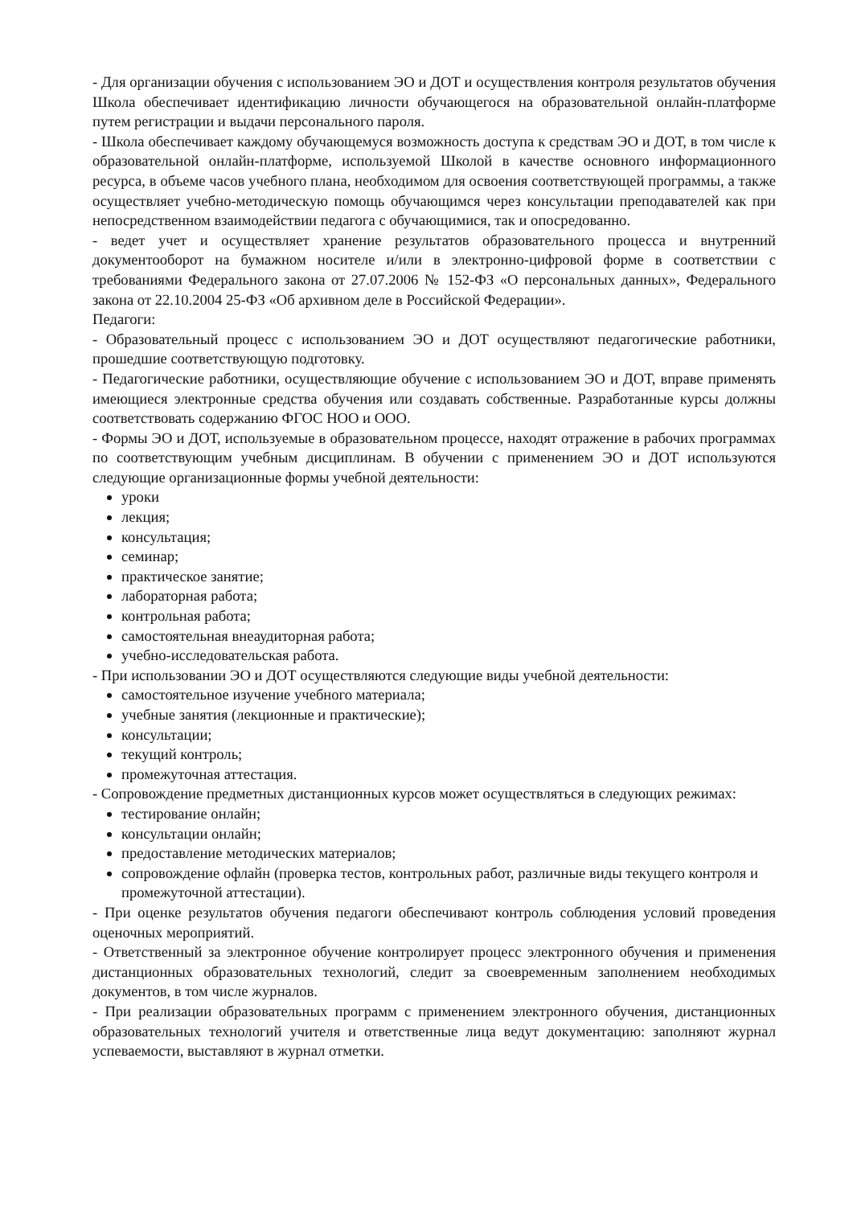- Для организации обучения с использованием ЭО и ДОТ и осуществления контроля результатов обучения Школа обеспечивает идентификацию личности обучающегося на образовательной онлайн-платформе путем регистрации и выдачи персонального пароля.
- Школа обеспечивает каждому обучающемуся возможность доступа к средствам ЭО и ДОТ, в том числе к образовательной онлайн-платформе, используемой Школой в качестве основного информационного ресурса, в объеме часов учебного плана, необходимом для освоения соответствующей программы, а также осуществляет учебно-методическую помощь обучающимся через консультации преподавателей как при непосредственном взаимодействии педагога с обучающимися, так и опосредованно.
- ведет учет и осуществляет хранение результатов образовательного процесса и внутренний документооборот на бумажном носителе и/или в электронно-цифровой форме в соответствии с требованиями Федерального закона от 27.07.2006 № 152-ФЗ «О персональных данных», Федерального закона от 22.10.2004 25-ФЗ «Об архивном деле в Российской Федерации».
Педагоги:
- Образовательный процесс с использованием ЭО и ДОТ осуществляют педагогические работники, прошедшие соответствующую подготовку.
- Педагогические работники, осуществляющие обучение с использованием ЭО и ДОТ, вправе применять имеющиеся электронные средства обучения или создавать собственные. Разработанные курсы должны соответствовать содержанию ФГОС НОО и ООО.
- Формы ЭО и ДОТ, используемые в образовательном процессе, находят отражение в рабочих программах по соответствующим учебным дисциплинам. В обучении с применением ЭО и ДОТ используются следующие организационные формы учебной деятельности:
уроки
лекция;
консультация;
семинар;
практическое занятие;
лабораторная работа;
контрольная работа;
самостоятельная внеаудиторная работа;
учебно-исследовательская работа.
- При использовании ЭО и ДОТ осуществляются следующие виды учебной деятельности:
самостоятельное изучение учебного материала;
учебные занятия (лекционные и практические);
консультации;
текущий контроль;
промежуточная аттестация.
- Сопровождение предметных дистанционных курсов может осуществляться в следующих режимах:
тестирование онлайн;
консультации онлайн;
предоставление методических материалов;
сопровождение офлайн (проверка тестов, контрольных работ, различные виды текущего контроля и промежуточной аттестации).
- При оценке результатов обучения педагоги обеспечивают контроль соблюдения условий проведения оценочных мероприятий.
- Ответственный за электронное обучение контролирует процесс электронного обучения и применения дистанционных образовательных технологий, следит за своевременным заполнением необходимых документов, в том числе журналов.
- При реализации образовательных программ с применением электронного обучения, дистанционных образовательных технологий учителя и ответственные лица ведут документацию: заполняют журнал успеваемости, выставляют в журнал отметки.